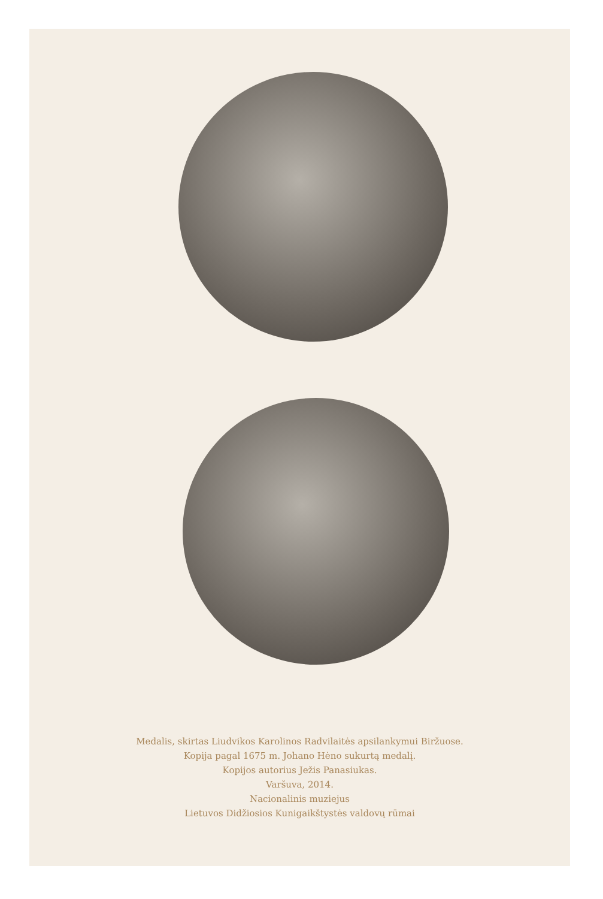Medalis, skirtas Liudvikos Karolinos Radvilaitės apsilankymui Biržuose.
Kopija pagal 1675 m. Johano Hėno sukurtą medalį.
Kopijos autorius Ježis Panasiukas.
Varšuva, 2014.
Nacionalinis muziejus
Lietuvos Didžiosios Kunigaikštystės valdovų rūmai